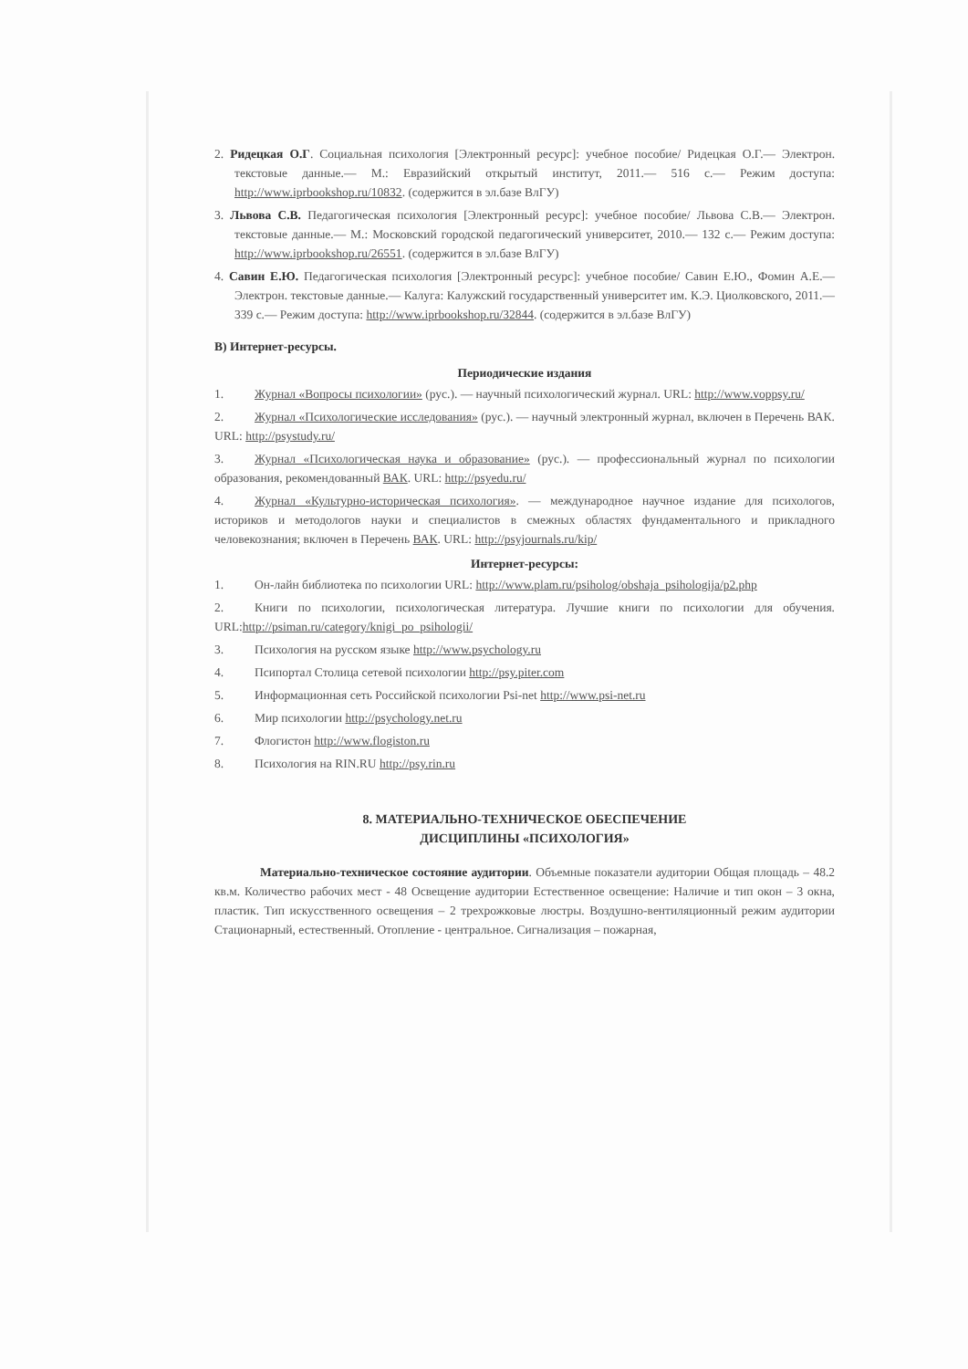2. Ридецкая О.Г. Социальная психология [Электронный ресурс]: учебное пособие/ Ридецкая О.Г.— Электрон. текстовые данные.— М.: Евразийский открытый институт, 2011.— 516 с.— Режим доступа: http://www.iprbookshop.ru/10832. (содержится в эл.базе ВлГУ)
3. Львова С.В. Педагогическая психология [Электронный ресурс]: учебное пособие/ Львова С.В.— Электрон. текстовые данные.— М.: Московский городской педагогический университет, 2010.— 132 с.— Режим доступа: http://www.iprbookshop.ru/26551. (содержится в эл.базе ВлГУ)
4. Савин Е.Ю. Педагогическая психология [Электронный ресурс]: учебное пособие/ Савин Е.Ю., Фомин А.Е.— Электрон. текстовые данные.— Калуга: Калужский государственный университет им. К.Э. Циолковского, 2011.— 339 с.— Режим доступа: http://www.iprbookshop.ru/32844. (содержится в эл.базе ВлГУ)
В) Интернет-ресурсы.
Периодические издания
1. Журнал «Вопросы психологии» (рус.). — научный психологический журнал. URL: http://www.voppsy.ru/
2. Журнал «Психологические исследования» (рус.). — научный электронный журнал, включен в Перечень ВАК. URL: http://psystudy.ru/
3. Журнал «Психологическая наука и образование» (рус.). — профессиональный журнал по психологии образования, рекомендованный ВАК. URL: http://psyedu.ru/
4. Журнал «Культурно-историческая психология». — международное научное издание для психологов, историков и методологов науки и специалистов в смежных областях фундаментального и прикладного человекознания; включен в Перечень ВАК. URL: http://psyjournals.ru/kip/
Интернет-ресурсы:
1. Он-лайн библиотека по психологии URL: http://www.plam.ru/psiholog/obshaja_psihologija/p2.php
2. Книги по психологии, психологическая литература. Лучшие книги по психологии для обучения. URL:http://psiman.ru/category/knigi_po_psihologii/
3. Психология на русском языке http://www.psychology.ru
4. Псипортал Столица сетевой психологии http://psy.piter.com
5. Информационная сеть Российской психологии Psi-net http://www.psi-net.ru
6. Мир психологии http://psychology.net.ru
7. Флогистон http://www.flogiston.ru
8. Психология на RIN.RU http://psy.rin.ru
8. МАТЕРИАЛЬНО-ТЕХНИЧЕСКОЕ ОБЕСПЕЧЕНИЕ
ДИСЦИПЛИНЫ «ПСИХОЛОГИЯ»
Материально-техническое состояние аудитории. Объемные показатели аудитории Общая площадь – 48.2 кв.м. Количество рабочих мест - 48 Освещение аудитории Естественное освещение: Наличие и тип окон – 3 окна, пластик. Тип искусственного освещения – 2 трехрожковые люстры. Воздушно-вентиляционный режим аудитории Стационарный, естественный. Отопление - центральное. Сигнализация – пожарная,